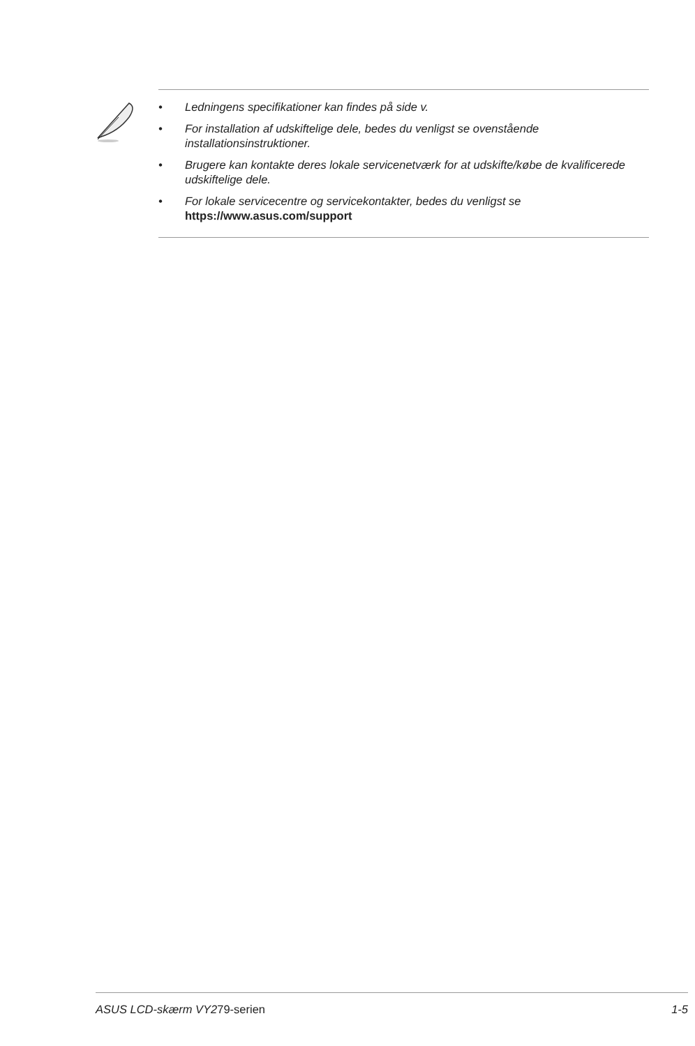• Ledningens specifikationer kan findes på side v.
• For installation af udskiftelige dele, bedes du venligst se ovenstående installationsinstruktioner.
• Brugere kan kontakte deres lokale servicenetværk for at udskifte/købe de kvalificerede udskiftelige dele.
• For lokale servicecentre og servicekontakter, bedes du venligst se
https://www.asus.com/support
ASUS LCD-skærm VY279-serien 1-5